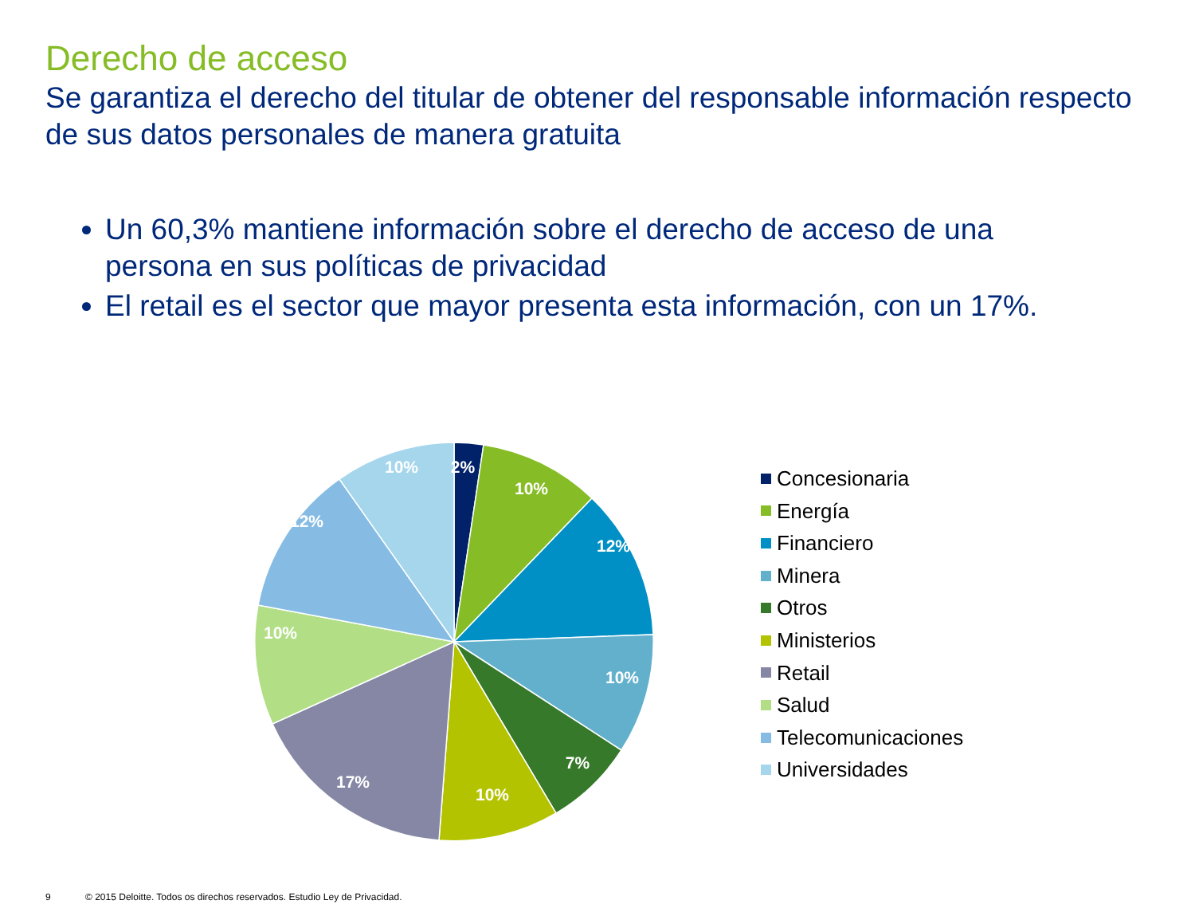Derecho de acceso
Se garantiza el derecho del titular de obtener del responsable información respecto de sus datos personales de manera gratuita
Un 60,3% mantiene información sobre el derecho de acceso de una persona en sus políticas de privacidad
El retail es el sector que mayor presenta esta información, con un 17%.
2%
10%
12%
10%
7%
10%
17%
10%
12%
10%
Concesionaria
Energía
Financiero
Minera
Otros
Ministerios
Retail
Salud
Telecomunicaciones
Universidades
9 © 2015 Deloitte. Todos os direchos reservados. Estudio Ley de Privacidad.